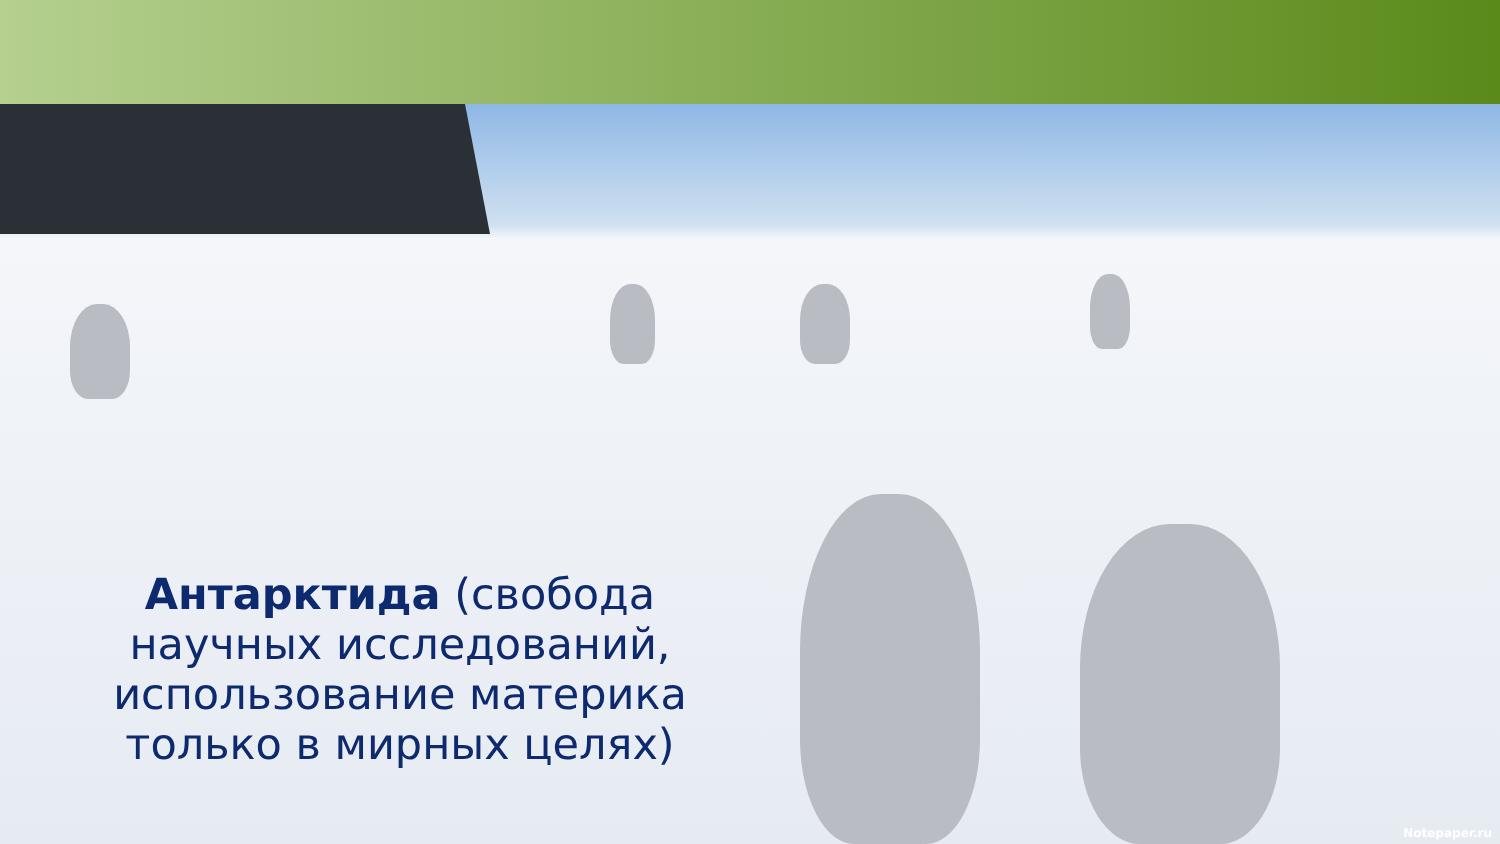Антарктида (свобода научных исследований, использование материка только в мирных целях)
Notepaper.ru